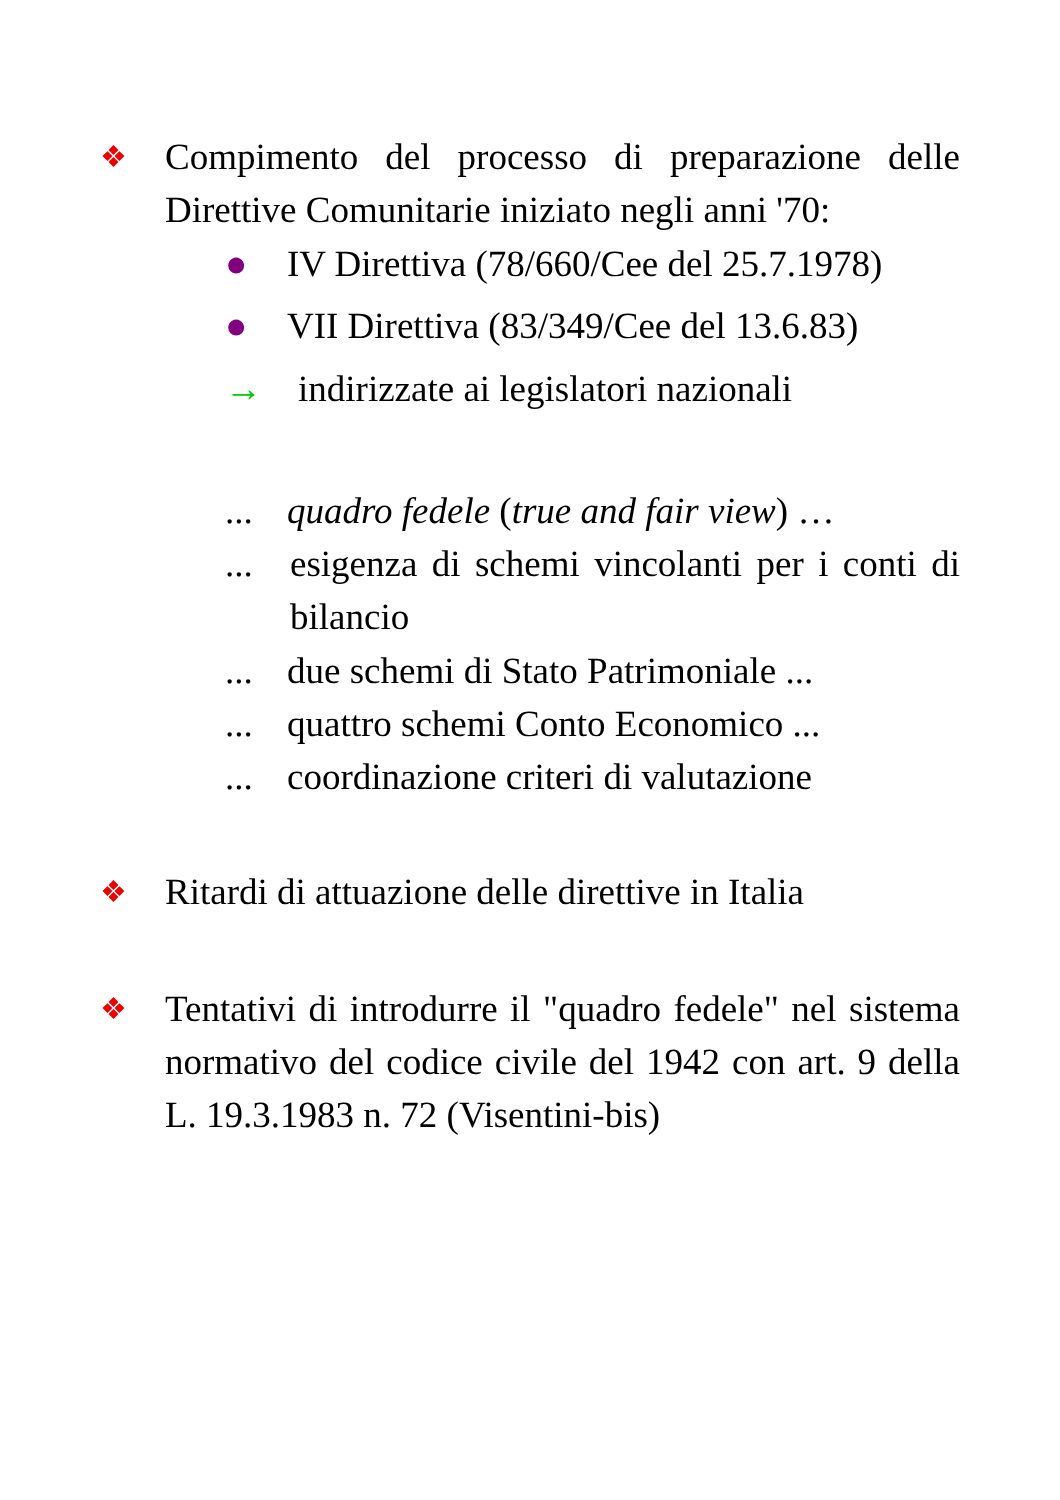❖
Compimento del processo di preparazione delle Direttive Comunitarie iniziato negli anni '70:
● IV Direttiva (78/660/Cee del 25.7.1978)
● VII Direttiva (83/349/Cee del 13.6.83)
→ indirizzate ai legislatori nazionali
...
quadro fedele (true and fair view) …
...
esigenza di schemi vincolanti per i conti di bilancio
...
due schemi di Stato Patrimoniale ...
...
quattro schemi Conto Economico ...
...
coordinazione criteri di valutazione
❖
Ritardi di attuazione delle direttive in Italia
❖
Tentativi di introdurre il "quadro fedele" nel sistema normativo del codice civile del 1942 con art. 9 della L. 19.3.1983 n. 72 (Visentini-bis)